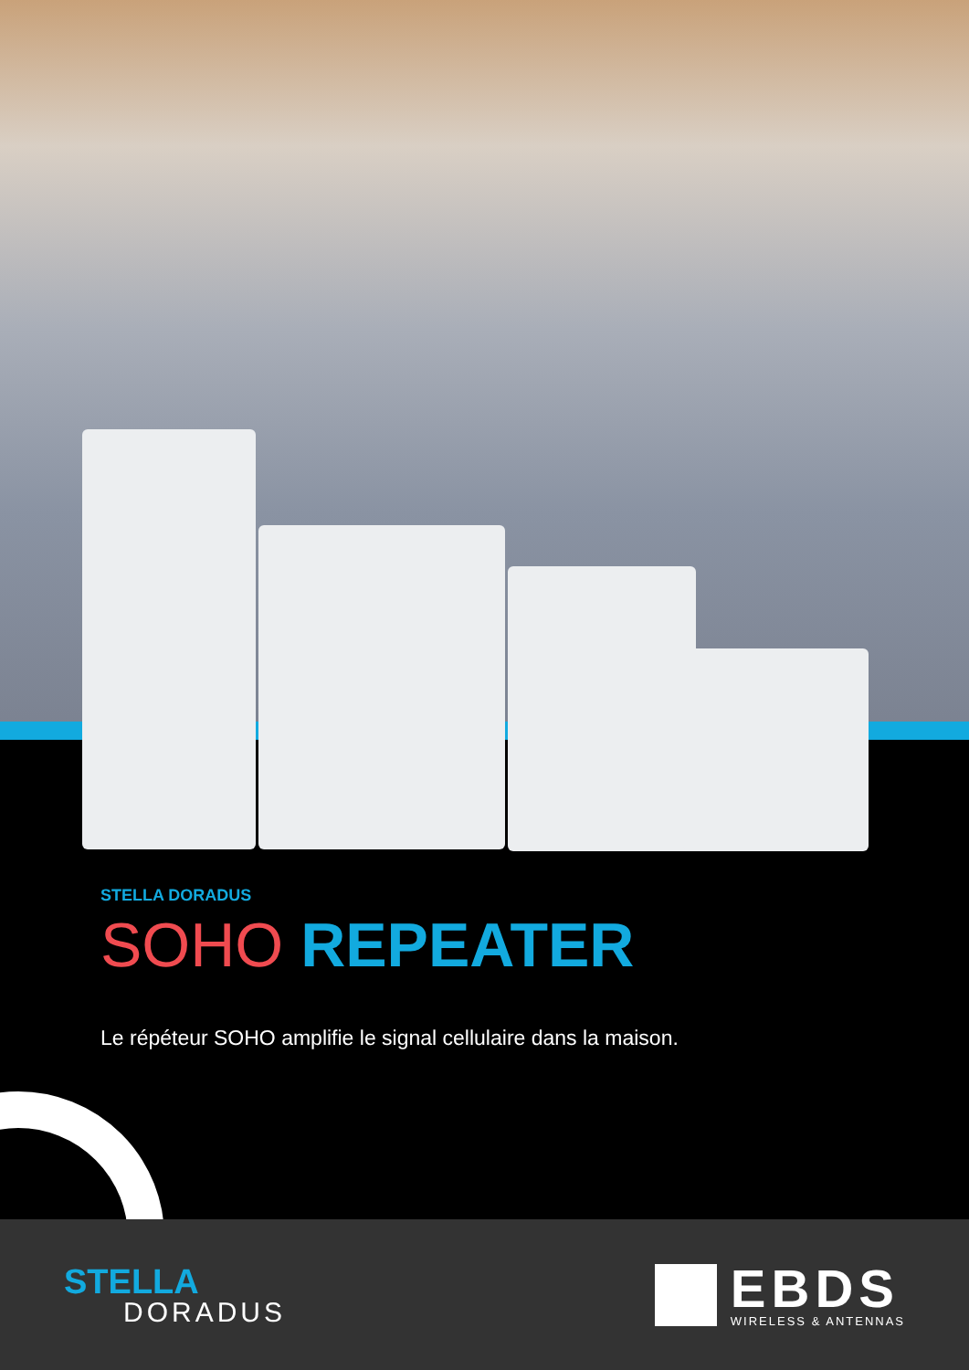STELLA DORADUS
SOHO REPEATER
Le répéteur SOHO amplifie le signal cellulaire dans la maison.
STELLA
DORADUS
EBDS
WIRELESS & ANTENNAS